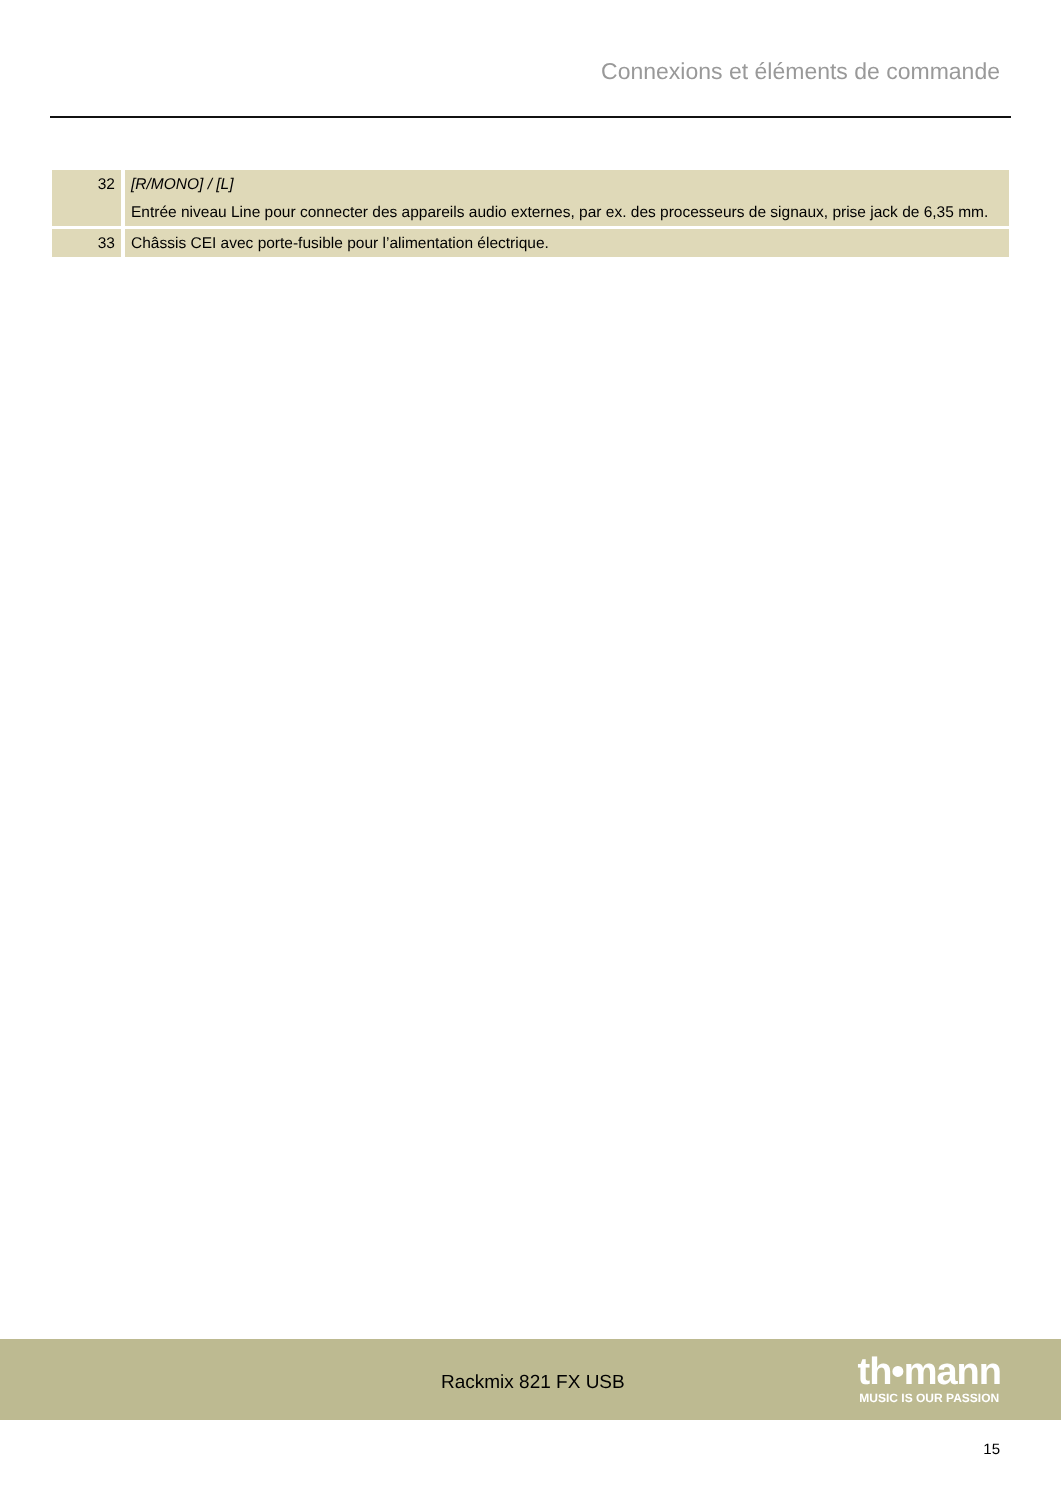Connexions et éléments de commande
| 32 | [R/MONO] / [L] Entrée niveau Line pour connecter des appareils audio externes, par ex. des processeurs de signaux, prise jack de 6,35 mm. |
| 33 | Châssis CEI avec porte-fusible pour l’alimentation électrique. |
Rackmix 821 FX USB
th•mann
MUSIC IS OUR PASSION
15